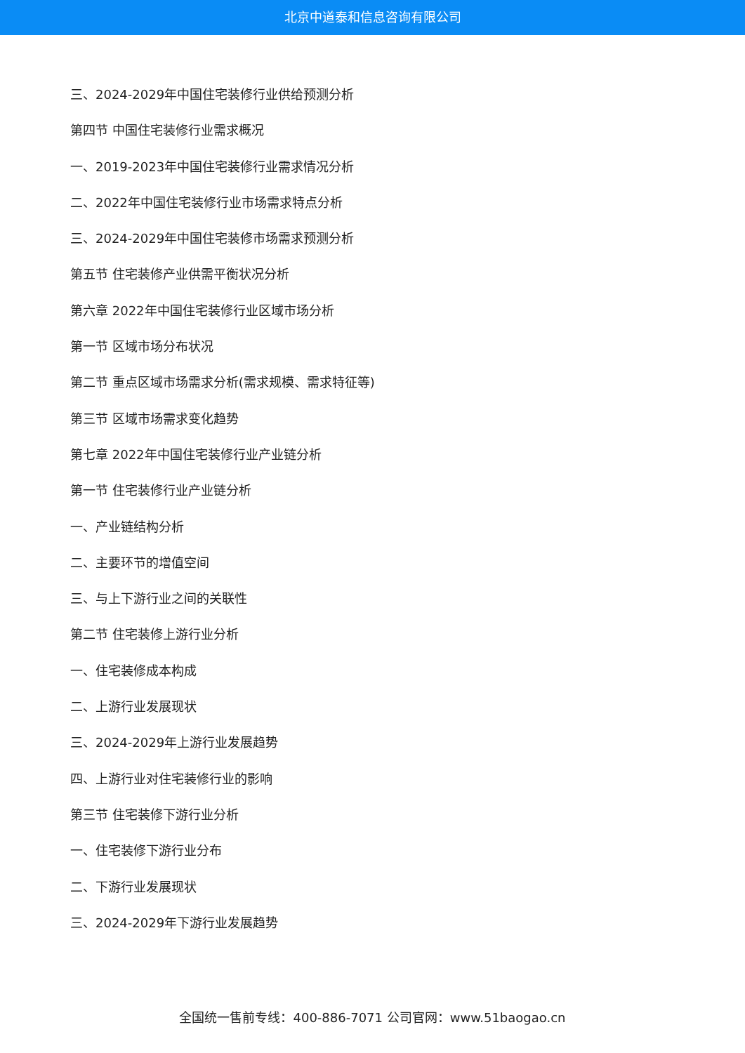北京中道泰和信息咨询有限公司
三、2024-2029年中国住宅装修行业供给预测分析
第四节 中国住宅装修行业需求概况
一、2019-2023年中国住宅装修行业需求情况分析
二、2022年中国住宅装修行业市场需求特点分析
三、2024-2029年中国住宅装修市场需求预测分析
第五节 住宅装修产业供需平衡状况分析
第六章 2022年中国住宅装修行业区域市场分析
第一节 区域市场分布状况
第二节 重点区域市场需求分析(需求规模、需求特征等)
第三节 区域市场需求变化趋势
第七章 2022年中国住宅装修行业产业链分析
第一节 住宅装修行业产业链分析
一、产业链结构分析
二、主要环节的增值空间
三、与上下游行业之间的关联性
第二节 住宅装修上游行业分析
一、住宅装修成本构成
二、上游行业发展现状
三、2024-2029年上游行业发展趋势
四、上游行业对住宅装修行业的影响
第三节 住宅装修下游行业分析
一、住宅装修下游行业分布
二、下游行业发展现状
三、2024-2029年下游行业发展趋势
全国统一售前专线：400-886-7071 公司官网：www.51baogao.cn